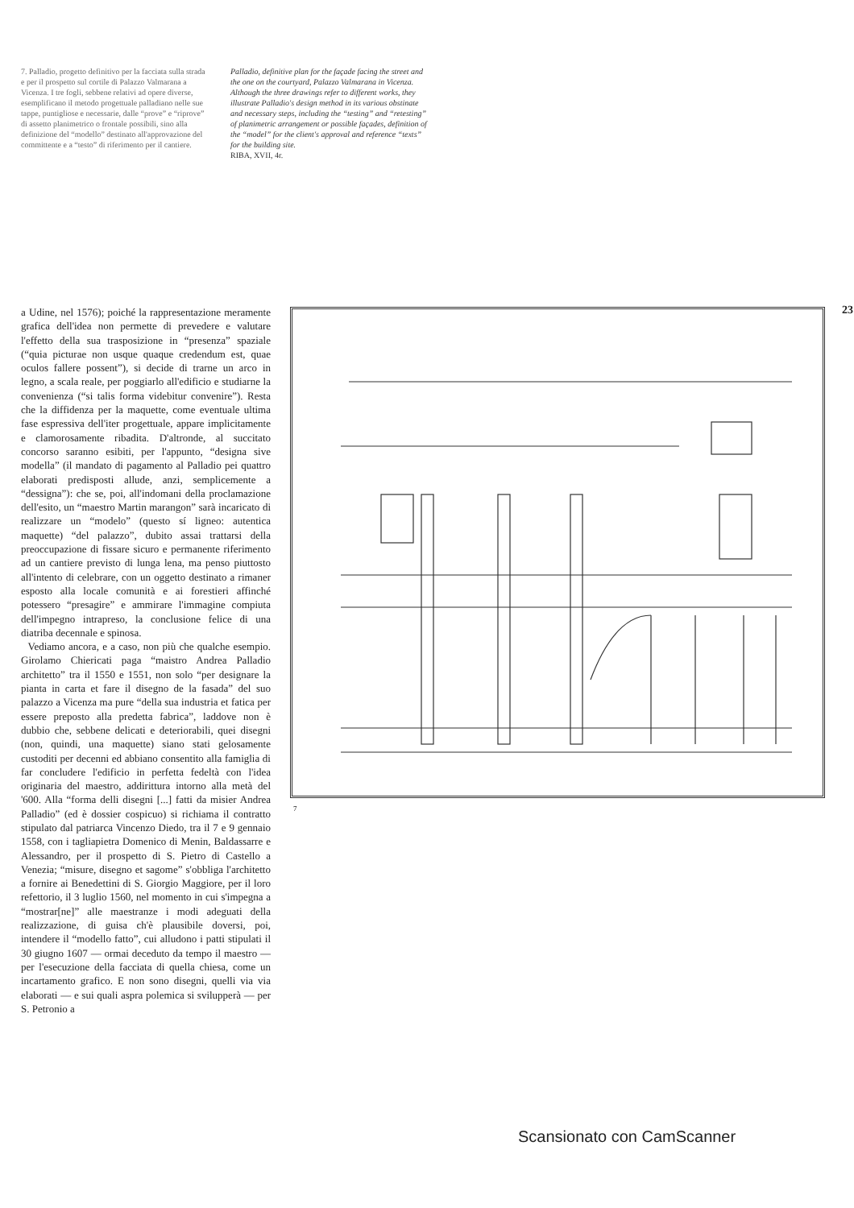7. Palladio, progetto definitivo per la facciata sulla strada e per il prospetto sul cortile di Palazzo Valmarana a Vicenza. I tre fogli, sebbene relativi ad opere diverse, esemplificano il metodo progettuale palladiano nelle sue tappe, puntigliose e necessarie, dalle “prove” e “riprove” di assetto planimetrico o frontale possibili, sino alla definizione del “modello” destinato all'approvazione del committente e a “testo” di riferimento per il cantiere.
Palladio, definitive plan for the façade facing the street and the one on the courtyard, Palazzo Valmarana in Vicenza. Although the three drawings refer to different works, they illustrate Palladio's design method in its various obstinate and necessary steps, including the “testing” and “retesting” of planimetric arrangement or possible façades, definition of the “model” for the client's approval and reference “texts” for the building site.
RIBA, XVII, 4r.
23
a Udine, nel 1576); poiché la rappresentazione meramente grafica dell'idea non permette di prevedere e valutare l'effetto della sua trasposizione in “presenza” spaziale (“quia picturae non usque quaque credendum est, quae oculos fallere possent”), si decide di trarne un arco in legno, a scala reale, per poggiarlo all'edificio e studiarne la convenienza (“si talis forma videbitur convenire”). Resta che la diffidenza per la maquette, come eventuale ultima fase espressiva dell'iter progettuale, appare implicitamente e clamorosamente ribadita. D'altronde, al succitato concorso saranno esibiti, per l'appunto, “designa sive modella” (il mandato di pagamento al Palladio pei quattro elaborati predisposti allude, anzi, semplicemente a “dessigna”): che se, poi, all'indomani della proclamazione dell'esito, un “maestro Martin marangon” sarà incaricato di realizzare un “modelo” (questo sí ligneo: autentica maquette) “del palazzo”, dubito assai trattarsi della preoccupazione di fissare sicuro e permanente riferimento ad un cantiere previsto di lunga lena, ma penso piuttosto all'intento di celebrare, con un oggetto destinato a rimaner esposto alla locale comunità e ai forestieri affinché potessero “presagire” e ammirare l'immagine compiuta dell'impegno intrapreso, la conclusione felice di una diatriba decennale e spinosa.
Vediamo ancora, e a caso, non più che qualche esempio. Girolamo Chiericati paga “maistro Andrea Palladio architetto” tra il 1550 e 1551, non solo “per designare la pianta in carta et fare il disegno de la fasada” del suo palazzo a Vicenza ma pure “della sua industria et fatica per essere preposto alla predetta fabrica”, laddove non è dubbio che, sebbene delicati e deteriorabili, quei disegni (non, quindi, una maquette) siano stati gelosamente custoditi per decenni ed abbiano consentito alla famiglia di far concludere l'edificio in perfetta fedeltà con l'idea originaria del maestro, addirittura intorno alla metà del '600. Alla “forma delli disegni [...] fatti da misier Andrea Palladio” (ed è dossier cospicuo) si richiama il contratto stipulato dal patriarca Vincenzo Diedo, tra il 7 e 9 gennaio 1558, con i tagliapietra Domenico di Menin, Baldassarre e Alessandro, per il prospetto di S. Pietro di Castello a Venezia; “misure, disegno et sagome” s'obbliga l'architetto a fornire ai Benedettini di S. Giorgio Maggiore, per il loro refettorio, il 3 luglio 1560, nel momento in cui s'impegna a “mostrar[ne]” alle maestranze i modi adeguati della realizzazione, di guisa ch'è plausibile doversi, poi, intendere il “modello fatto”, cui alludono i patti stipulati il 30 giugno 1607 — ormai deceduto da tempo il maestro — per l'esecuzione della facciata di quella chiesa, come un incartamento grafico. E non sono disegni, quelli via via elaborati — e sui quali aspra polemica si svilupperà — per S. Petronio a
7
Scansionato con CamScanner